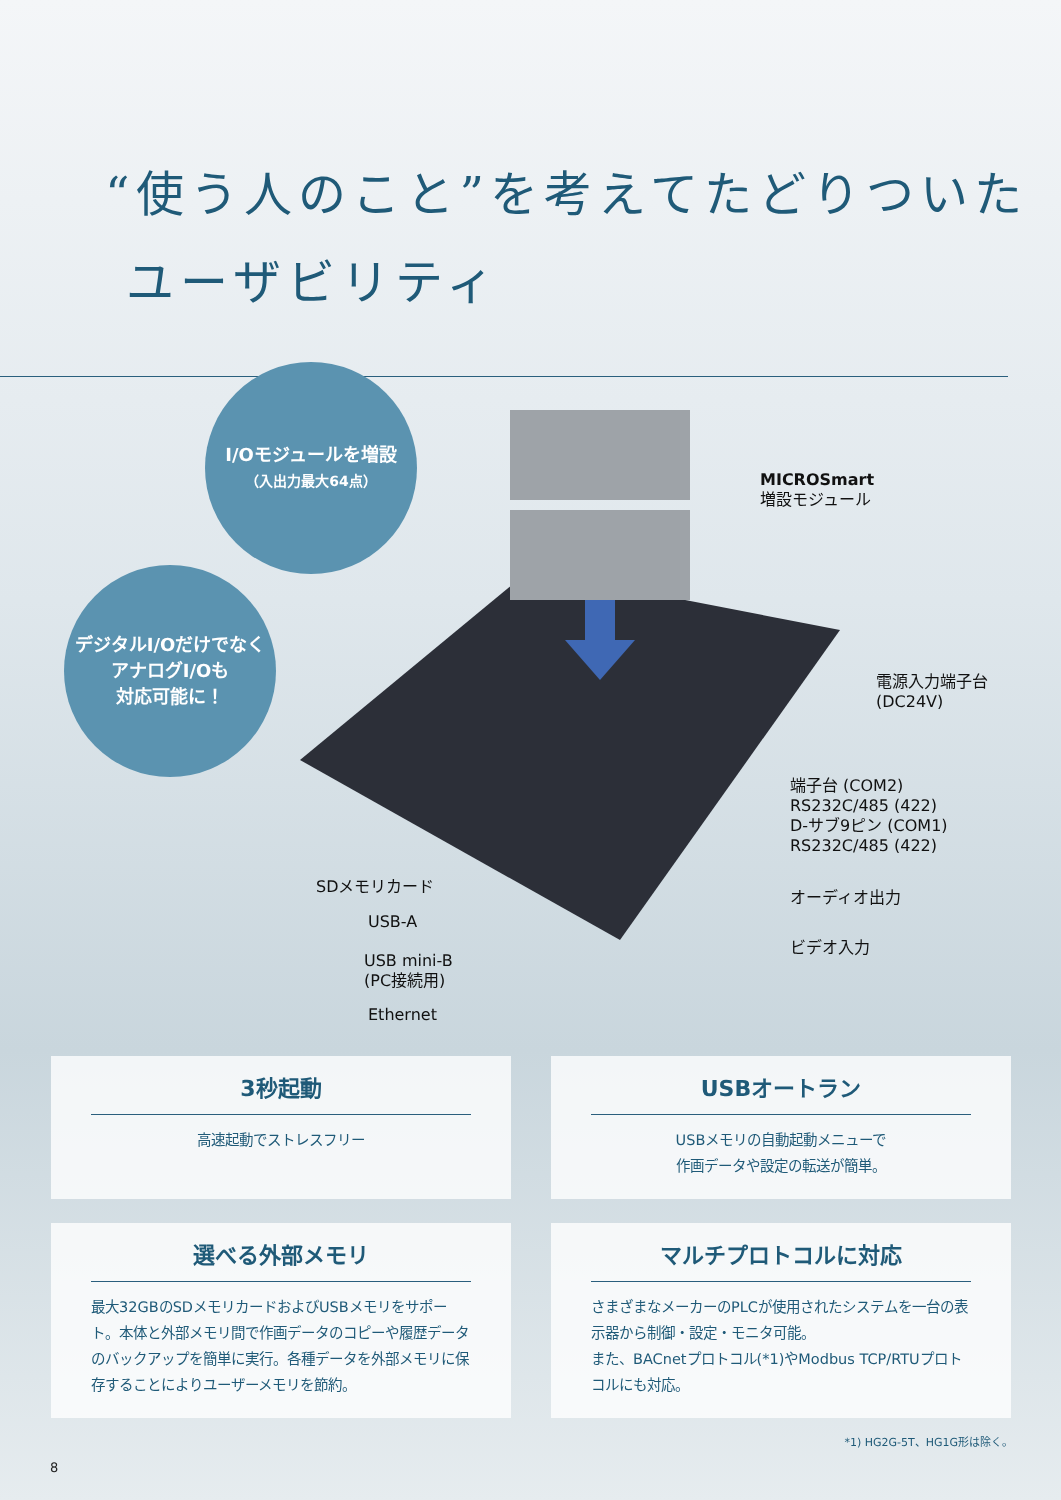“使う人のこと”を考えてたどりついた
ユーザビリティ
I/Oモジュールを増設
（入出力最大64点）
デジタルI/Oだけでなく
アナログI/Oも
対応可能に！
MICROSmart
増設モジュール
電源入力端子台
(DC24V)
端子台 (COM2)
RS232C/485 (422)
D-サブ9ピン (COM1)
RS232C/485 (422)
オーディオ出力
ビデオ入力
SDメモリカード
USB-A
USB mini-B
(PC接続用)
Ethernet
3秒起動
高速起動でストレスフリー
USBオートラン
USBメモリの自動起動メニューで
作画データや設定の転送が簡単。
選べる外部メモリ
最大32GBのSDメモリカードおよびUSBメモリをサポート。本体と外部メモリ間で作画データのコピーや履歴データのバックアップを簡単に実行。各種データを外部メモリに保存することによりユーザーメモリを節約。
マルチプロトコルに対応
さまざまなメーカーのPLCが使用されたシステムを一台の表示器から制御・設定・モニタ可能。
また、BACnetプロトコル(*1)やModbus TCP/RTUプロトコルにも対応。
*1) HG2G-5T、HG1G形は除く。
8